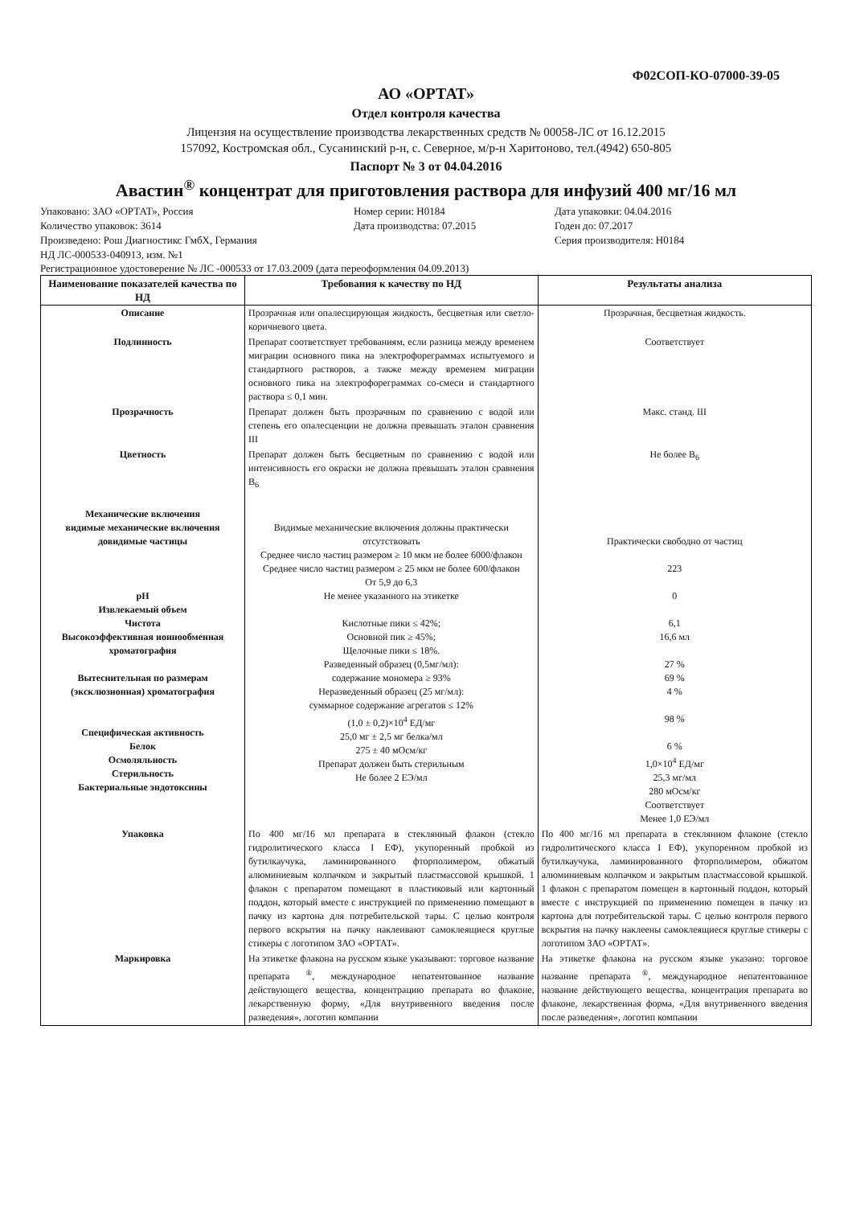Ф02СОП-КО-07000-39-05
АО «ОРТАТ»
Отдел контроля качества
Лицензия на осуществление производства лекарственных средств № 00058-ЛС от 16.12.2015
157092, Костромская обл., Сусанинский р-н, с. Северное, м/р-н Харитоново, тел.(4942) 650-805
Паспорт № 3 от 04.04.2016
Авастин<sup>®</sup> концентрат для приготовления раствора для инфузий 400 мг/16 мл
Упаковано: ЗАО «ОРТАТ», Россия
Номер серии: Н0184
Дата упаковки: 04.04.2016
Количество упаковок: 3614
Дата производства: 07.2015
Годен до: 07.2017
Произведено: Рош Диагностикс ГмбХ, Германия
Серия производителя: Н0184
НД ЛС-000533-040913, изм. №1
Регистрационное удостоверение № ЛС -000533 от 17.03.2009 (дата переоформления 04.09.2013)
| Наименование показателей качества по НД | Требования к качеству по НД | Результаты анализа |
| --- | --- | --- |
| Описание | Прозрачная или опалесцирующая жидкость, бесцветная или светло-коричневого цвета. | Прозрачная, бесцветная жидкость. |
| Подлинность | Препарат соответствует требованиям, если разница между временем миграции основного пика на электрофореграммах испытуемого и стандартного растворов, а также между временем миграции основного пика на электрофореграммах со-смеси и стандартного раствора ≤ 0,1 мин. | Соответствует |
| Прозрачность | Препарат должен быть прозрачным по сравнению с водой или степень его опалесценции не должна превышать эталон сравнения III | Макс. станд. III |
| Цветность | Препарат должен быть бесцветным по сравнению с водой или интенсивность его окраски не должна превышать эталон сравнения B<sub>6</sub> | Не более B<sub>6</sub> |
| Механические включения видимые механические включения довидимые частицы pH Извлекаемый объем Чистота Высокоэффективная ионнообменная хроматография Вытеснительная по размерам (эксклюзионная) хроматография Специфическая активность Белок Осмоляльность Стерильность Бактериальные эндотоксины | Видимые механические включения должны практически отсутствовать Среднее число частиц размером ≥ 10 мкм не более 6000/флакон Среднее число частиц размером ≥ 25 мкм не более 600/флакон От 5,9 до 6,3 Не менее указанного на этикетке Кислотные пики ≤ 42%; Основной пик ≥ 45%; Щелочные пики ≤ 18%. Разведенный образец (0,5мг/мл): содержание мономера ≥ 93% Неразведенный образец (25 мг/мл): суммарное содержание агрегатов ≤ 12% (1,0 ± 0,2)×10<sup>4</sup> ЕД/мг 25,0 мг ± 2,5 мг белка/мл 275 ± 40 мОсм/кг Препарат должен быть стерильным Не более 2 ЕЭ/мл | Практически свободно от частиц 223 0 6,1 16,6 мл 27 % 69 % 4 % 98 % 6 % 1,0×10<sup>4</sup> ЕД/мг 25,3 мг/мл 280 мОсм/кг Соответствует Менее 1,0 ЕЭ/мл |
| Упаковка | По 400 мг/16 мл препарата в стеклянный флакон (стекло гидролитического класса I ЕФ), укупоренный пробкой из бутилкаучука, ламинированного фторполимером, обжатый алюминиевым колпачком и закрытый пластмассовой крышкой. 1 флакон с препаратом помещают в пластиковый или картонный поддон, который вместе с инструкцией по применению помещают в пачку из картона для потребительской тары. С целью контроля первого вскрытия на пачку наклеивают самоклеящиеся круглые стикеры с логотипом ЗАО «ОРТАТ». | По 400 мг/16 мл препарата в стеклянном флаконе (стекло гидролитического класса I ЕФ), укупоренном пробкой из бутилкаучука, ламинированного фторполимером, обжатом алюминиевым колпачком и закрытым пластмассовой крышкой. 1 флакон с препаратом помещен в картонный поддон, который вместе с инструкцией по применению помещен в пачку из картона для потребительской тары. С целью контроля первого вскрытия на пачку наклеены самоклеящиеся круглые стикеры с логотипом ЗАО «ОРТАТ». |
| Маркировка | На этикетке флакона на русском языке указывают: торговое название препарата <sup>®</sup>, международное непатентованное название действующего вещества, концентрацию препарата во флаконе, лекарственную форму, «Для внутривенного введения после разведения», логотип компании | На этикетке флакона на русском языке указано: торговое название препарата <sup>®</sup>, международное непатентованное название действующего вещества, концентрация препарата во флаконе, лекарственная форма, «Для внутривенного введения после разведения», логотип компании |